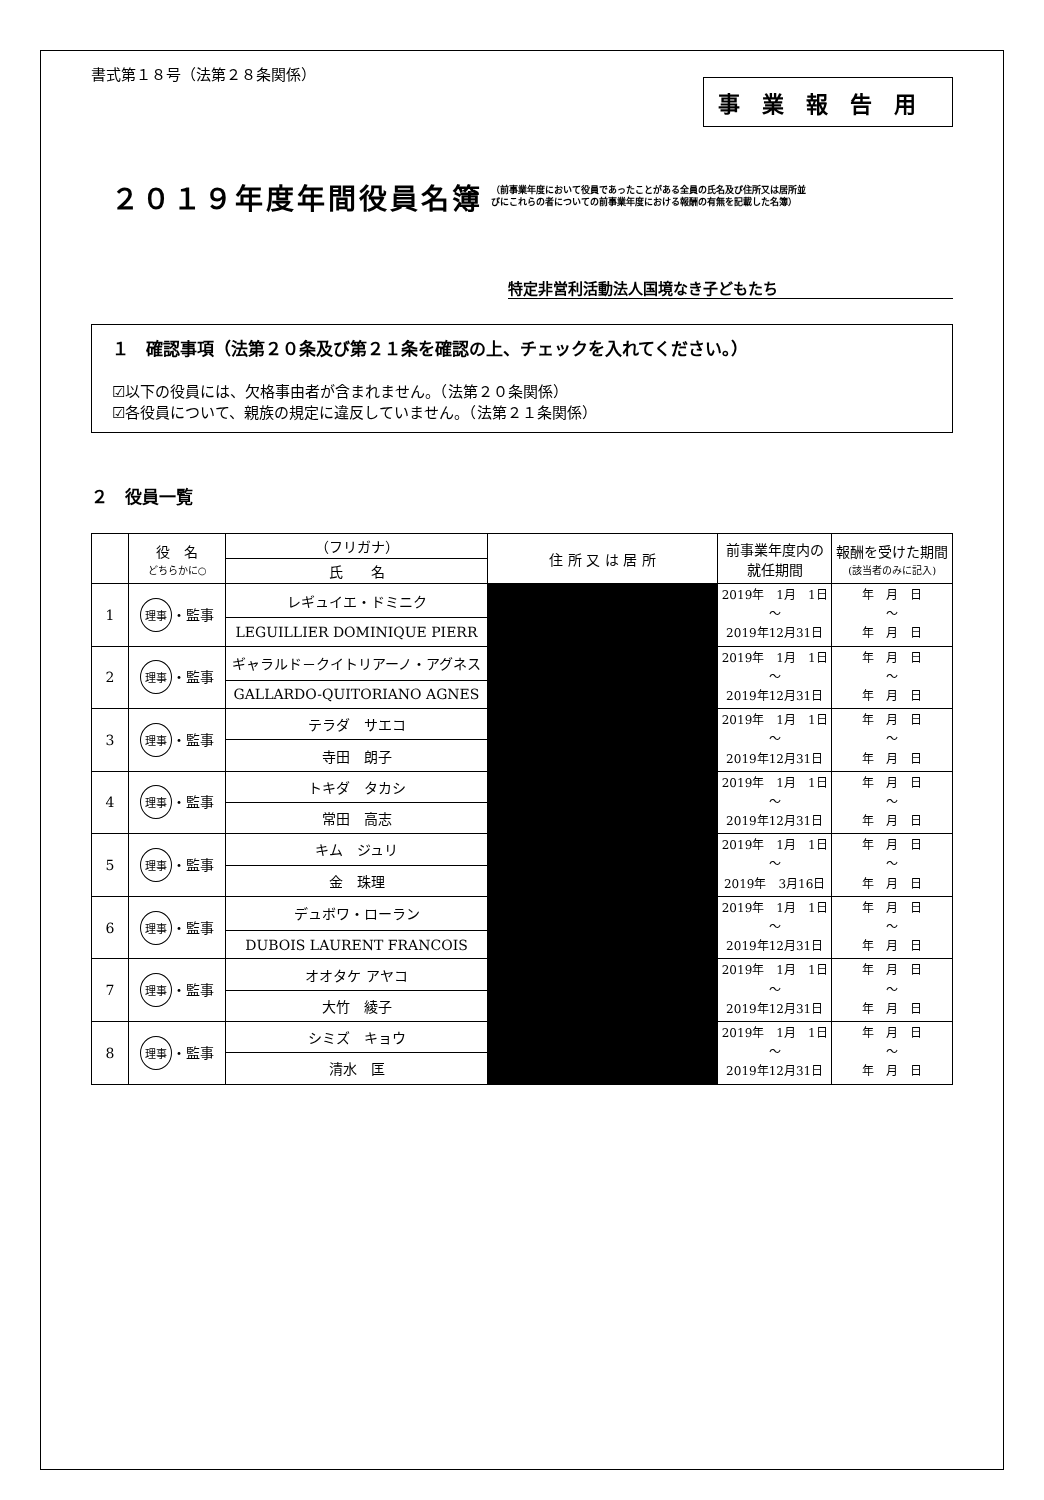書式第１８号（法第２８条関係）
事業報告用
２０１９年度年間役員名簿
（前事業年度において役員であったことがある全員の氏名及び住所又は居所並
びにこれらの者についての前事業年度における報酬の有無を記載した名簿）
特定非営利活動法人国境なき子どもたち
１　確認事項（法第２０条及び第２１条を確認の上、チェックを入れてください。）
☑以下の役員には、欠格事由者が含まれません。（法第２０条関係）
☑各役員について、親族の規定に違反していません。（法第２１条関係）
２　役員一覧
| | 役 名 どちらかに○ | （フリガナ） | 住 所 又 は 居 所 | 前事業年度内の 就任期間 | 報酬を受けた期間 (該当者のみに記入) |
| --- | --- | --- | --- | --- | --- |
| | | 氏 名 | | | |
| 1 | 理事 ・監事 | レギュイエ・ドミニク | | 2019年 1月 1日 ～ 2019年12月31日 | 年 月 日 ～ 年 月 日 |
| | | LEGUILLIER DOMINIQUE PIERR | | | |
| 2 | 理事 ・監事 | ギャラルド－クイトリアーノ・アグネス | | 2019年 1月 1日 ～ 2019年12月31日 | 年 月 日 ～ 年 月 日 |
| | | GALLARDO-QUITORIANO AGNES | | | |
| 3 | 理事 ・監事 | テラダ サエコ | | 2019年 1月 1日 ～ 2019年12月31日 | 年 月 日 ～ 年 月 日 |
| | | 寺田 朗子 | | | |
| 4 | 理事 ・監事 | トキダ タカシ | | 2019年 1月 1日 ～ 2019年12月31日 | 年 月 日 ～ 年 月 日 |
| | | 常田 高志 | | | |
| 5 | 理事 ・監事 | キム ジュリ | | 2019年 1月 1日 ～ 2019年 3月16日 | 年 月 日 ～ 年 月 日 |
| | | 金 珠理 | | | |
| 6 | 理事 ・監事 | デュボワ・ローラン | | 2019年 1月 1日 ～ 2019年12月31日 | 年 月 日 ～ 年 月 日 |
| | | DUBOIS LAURENT FRANCOIS | | | |
| 7 | 理事 ・監事 | オオタケ アヤコ | | 2019年 1月 1日 ～ 2019年12月31日 | 年 月 日 ～ 年 月 日 |
| | | 大竹 綾子 | | | |
| 8 | 理事 ・監事 | シミズ キョウ | | 2019年 1月 1日 ～ 2019年12月31日 | 年 月 日 ～ 年 月 日 |
| | | 清水 匡 | | | |